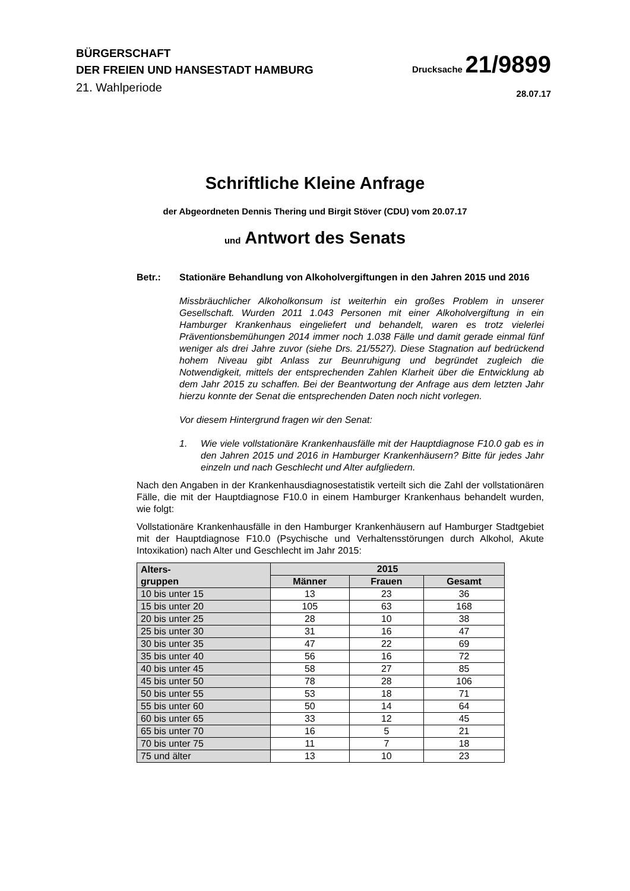BÜRGERSCHAFT
DER FREIEN UND HANSESTADT HAMBURG
21. Wahlperiode
Drucksache 21/9899
28.07.17
Schriftliche Kleine Anfrage
der Abgeordneten Dennis Thering und Birgit Stöver (CDU) vom 20.07.17
und Antwort des Senats
Betr.: Stationäre Behandlung von Alkoholvergiftungen in den Jahren 2015 und 2016
Missbräuchlicher Alkoholkonsum ist weiterhin ein großes Problem in unserer Gesellschaft. Wurden 2011 1.043 Personen mit einer Alkoholvergiftung in ein Hamburger Krankenhaus eingeliefert und behandelt, waren es trotz vielerlei Präventionsbemühungen 2014 immer noch 1.038 Fälle und damit gerade einmal fünf weniger als drei Jahre zuvor (siehe Drs. 21/5527). Diese Stagnation auf bedrückend hohem Niveau gibt Anlass zur Beunruhigung und begründet zugleich die Notwendigkeit, mittels der entsprechenden Zahlen Klarheit über die Entwicklung ab dem Jahr 2015 zu schaffen. Bei der Beantwortung der Anfrage aus dem letzten Jahr hierzu konnte der Senat die entsprechenden Daten noch nicht vorlegen.
Vor diesem Hintergrund fragen wir den Senat:
1. Wie viele vollstationäre Krankenhausfälle mit der Hauptdiagnose F10.0 gab es in den Jahren 2015 und 2016 in Hamburger Krankenhäusern? Bitte für jedes Jahr einzeln und nach Geschlecht und Alter aufgliedern.
Nach den Angaben in der Krankenhausdiagnosestatistik verteilt sich die Zahl der vollstationären Fälle, die mit der Hauptdiagnose F10.0 in einem Hamburger Krankenhaus behandelt wurden, wie folgt:
Vollstationäre Krankenhausfälle in den Hamburger Krankenhäusern auf Hamburger Stadtgebiet mit der Hauptdiagnose F10.0 (Psychische und Verhaltensstörungen durch Alkohol, Akute Intoxikation) nach Alter und Geschlecht im Jahr 2015:
| Alters- gruppen | 2015 | | |
| --- | --- | --- | --- |
| | Männer | Frauen | Gesamt |
| 10 bis unter 15 | 13 | 23 | 36 |
| 15 bis unter 20 | 105 | 63 | 168 |
| 20 bis unter 25 | 28 | 10 | 38 |
| 25 bis unter 30 | 31 | 16 | 47 |
| 30 bis unter 35 | 47 | 22 | 69 |
| 35 bis unter 40 | 56 | 16 | 72 |
| 40 bis unter 45 | 58 | 27 | 85 |
| 45 bis unter 50 | 78 | 28 | 106 |
| 50 bis unter 55 | 53 | 18 | 71 |
| 55 bis unter 60 | 50 | 14 | 64 |
| 60 bis unter 65 | 33 | 12 | 45 |
| 65 bis unter 70 | 16 | 5 | 21 |
| 70 bis unter 75 | 11 | 7 | 18 |
| 75 und älter | 13 | 10 | 23 |